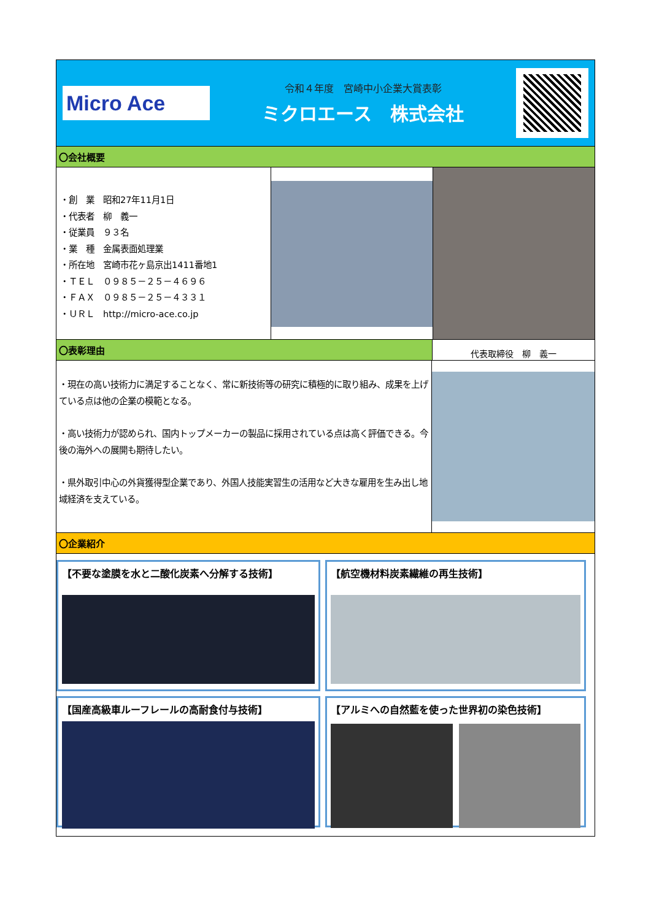Micro Ace
令和４年度　宮崎中小企業大賞表彰
ミクロエース　株式会社
〇会社概要
・創　業　昭和27年11月1日
・代表者　柳　義一
・従業員　９３名
・業　種　金属表面処理業
・所在地　宮崎市花ヶ島京出1411番地1
・ＴＥＬ　０９８５－２５－４６９６
・ＦＡＸ　０９８５－２５－４３３１
・ＵＲＬ　http://micro-ace.co.jp
〇表彰理由
代表取締役　柳　義一
・現在の高い技術力に満足することなく、常に新技術等の研究に積極的に取り組み、成果を上げている点は他の企業の模範となる。
・高い技術力が認められ、国内トップメーカーの製品に採用されている点は高く評価できる。今後の海外への展開も期待したい。
・県外取引中心の外貨獲得型企業であり、外国人技能実習生の活用など大きな雇用を生み出し地域経済を支えている。
〇企業紹介
【不要な塗膜を水と二酸化炭素へ分解する技術】
【航空機材料炭素繊維の再生技術】
【国産高級車ルーフレールの高耐食付与技術】
【アルミへの自然藍を使った世界初の染色技術】